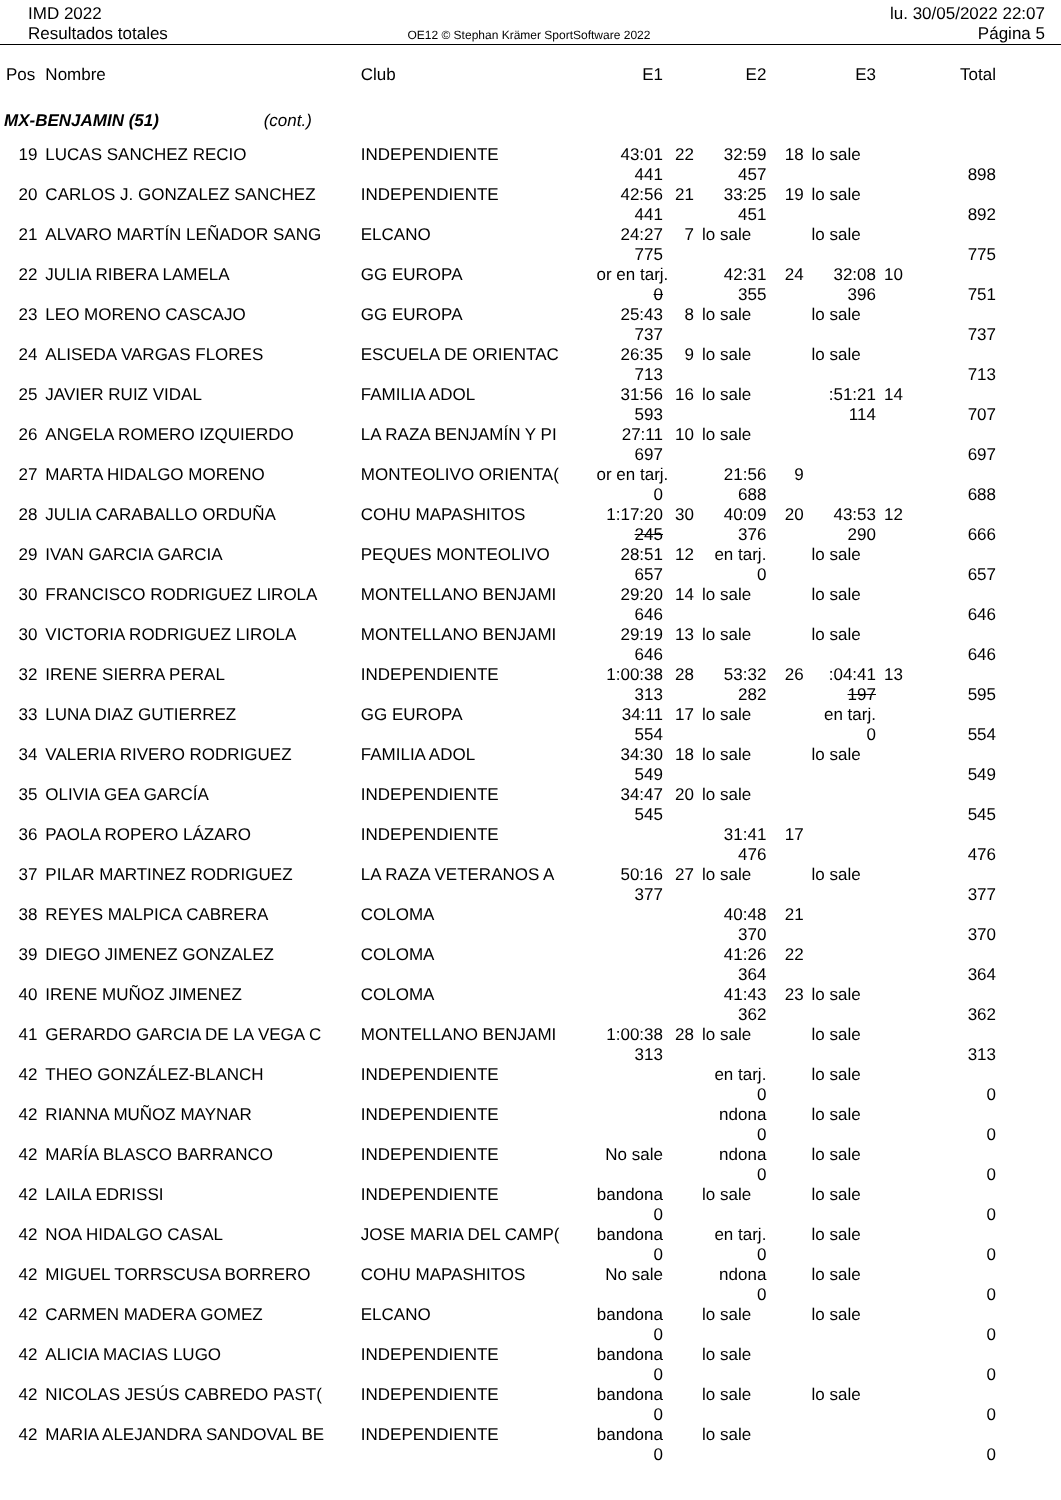IMD 2022
Resultados totales
OE12 © Stephan Krämer SportSoftware 2022
lu. 30/05/2022 22:07
Página 5
| Pos | Nombre | Club | E1 | | E2 | | E3 | | Total |
| --- | --- | --- | --- | --- | --- | --- | --- | --- | --- |
| MX-BENJAMIN (51) (cont.) | | | | | | | | | |
| 19 | LUCAS SANCHEZ RECIO | INDEPENDIENTE | 43:01 441 | 22 | 32:59 457 | 18 | lo sale | | 898 |
| 20 | CARLOS J. GONZALEZ SANCHEZ | INDEPENDIENTE | 42:56 441 | 21 | 33:25 451 | 19 | lo sale | | 892 |
| 21 | ALVARO MARTÍN LEÑADOR SANG | ELCANO | 24:27 775 | 7 | lo sale | | lo sale | | 775 |
| 22 | JULIA RIBERA LAMELA | GG EUROPA | or en tarj. 0 | | 42:31 355 | 24 | 32:08 396 | 10 | 751 |
| 23 | LEO MORENO CASCAJO | GG EUROPA | 25:43 737 | 8 | lo sale | | lo sale | | 737 |
| 24 | ALISEDA VARGAS FLORES | ESCUELA DE ORIENTAC | 26:35 713 | 9 | lo sale | | lo sale | | 713 |
| 25 | JAVIER RUIZ VIDAL | FAMILIA ADOL | 31:56 593 | 16 | lo sale | | :51:21 114 | 14 | 707 |
| 26 | ANGELA ROMERO IZQUIERDO | LA RAZA BENJAMÍN Y PI | 27:11 697 | 10 | lo sale | | | | 697 |
| 27 | MARTA HIDALGO MORENO | MONTEOLIVO ORIENTA( | or en tarj. 0 | | 21:56 688 | 9 | | | 688 |
| 28 | JULIA CARABALLO ORDUÑA | COHU MAPASHITOS | 1:17:20 245 | 30 | 40:09 376 | 20 | 43:53 290 | 12 | 666 |
| 29 | IVAN GARCIA GARCIA | PEQUES MONTEOLIVO | 28:51 657 | 12 | en tarj. 0 | | lo sale | | 657 |
| 30 | FRANCISCO RODRIGUEZ LIROLA | MONTELLANO BENJAMI | 29:20 646 | 14 | lo sale | | lo sale | | 646 |
| 30 | VICTORIA RODRIGUEZ LIROLA | MONTELLANO BENJAMI | 29:19 646 | 13 | lo sale | | lo sale | | 646 |
| 32 | IRENE SIERRA PERAL | INDEPENDIENTE | 1:00:38 313 | 28 | 53:32 282 | 26 | :04:41 197 | 13 | 595 |
| 33 | LUNA DIAZ GUTIERREZ | GG EUROPA | 34:11 554 | 17 | lo sale | | en tarj. 0 | | 554 |
| 34 | VALERIA RIVERO RODRIGUEZ | FAMILIA ADOL | 34:30 549 | 18 | lo sale | | lo sale | | 549 |
| 35 | OLIVIA GEA GARCÍA | INDEPENDIENTE | 34:47 545 | 20 | lo sale | | | | 545 |
| 36 | PAOLA ROPERO LÁZARO | INDEPENDIENTE | | | 31:41 476 | 17 | | | 476 |
| 37 | PILAR MARTINEZ RODRIGUEZ | LA RAZA VETERANOS A | 50:16 377 | 27 | lo sale | | lo sale | | 377 |
| 38 | REYES MALPICA CABRERA | COLOMA | | | 40:48 370 | 21 | | | 370 |
| 39 | DIEGO JIMENEZ GONZALEZ | COLOMA | | | 41:26 364 | 22 | | | 364 |
| 40 | IRENE MUÑOZ JIMENEZ | COLOMA | | | 41:43 362 | 23 | lo sale | | 362 |
| 41 | GERARDO GARCIA DE LA VEGA C | MONTELLANO BENJAMI | 1:00:38 313 | 28 | lo sale | | lo sale | | 313 |
| 42 | THEO GONZÁLEZ-BLANCH | INDEPENDIENTE | | | en tarj. 0 | | lo sale | | 0 |
| 42 | RIANNA MUÑOZ MAYNAR | INDEPENDIENTE | | | ndona 0 | | lo sale | | 0 |
| 42 | MARÍA BLASCO BARRANCO | INDEPENDIENTE | No sale | | ndona 0 | | lo sale | | 0 |
| 42 | LAILA EDRISSI | INDEPENDIENTE | bandona 0 | | lo sale | | lo sale | | 0 |
| 42 | NOA HIDALGO CASAL | JOSE MARIA DEL CAMP( | bandona 0 | | en tarj. 0 | | lo sale | | 0 |
| 42 | MIGUEL TORRSCUSA BORRERO | COHU MAPASHITOS | No sale | | ndona 0 | | lo sale | | 0 |
| 42 | CARMEN MADERA GOMEZ | ELCANO | bandona 0 | | lo sale | | lo sale | | 0 |
| 42 | ALICIA MACIAS LUGO | INDEPENDIENTE | bandona 0 | | lo sale | | | | 0 |
| 42 | NICOLAS JESÚS CABREDO PAST( | INDEPENDIENTE | bandona 0 | | lo sale | | lo sale | | 0 |
| 42 | MARIA ALEJANDRA SANDOVAL BE | INDEPENDIENTE | bandona 0 | | lo sale | | | | 0 |